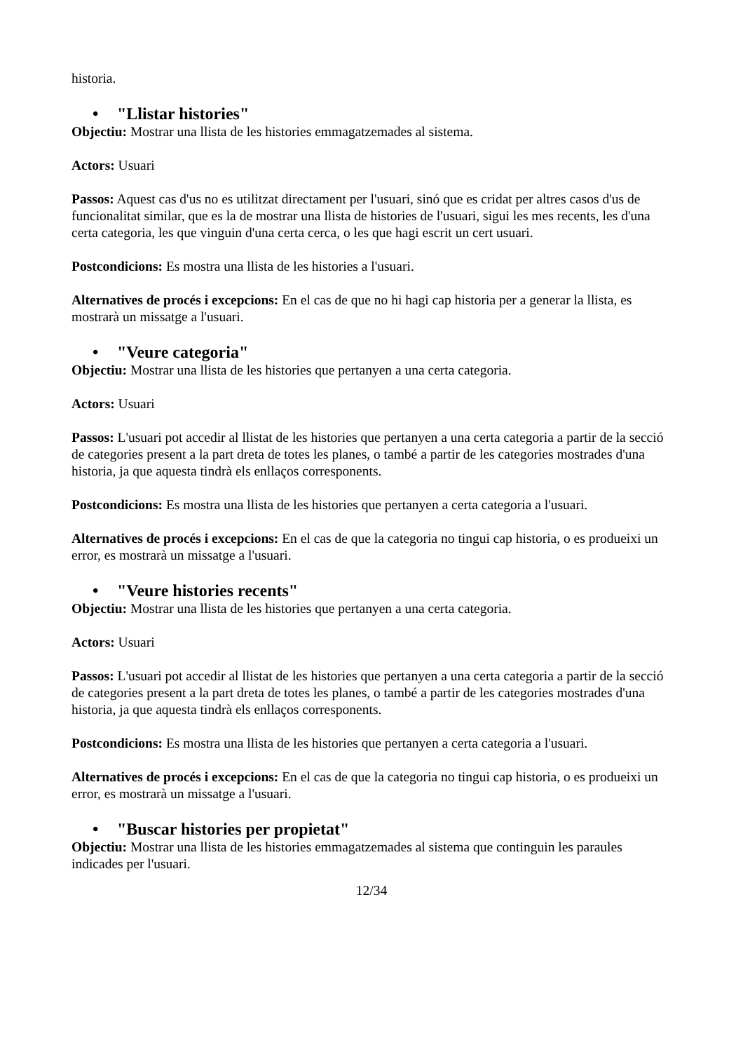historia.
• "Llistar histories"
Objectiu: Mostrar una llista de les histories emmagatzemades al sistema.
Actors: Usuari
Passos: Aquest cas d'us no es utilitzat directament per l'usuari, sinó que es cridat per altres casos d'us de funcionalitat similar, que es la de mostrar una llista de histories de l'usuari, sigui les mes recents, les d'una certa categoria, les que vinguin d'una certa cerca, o les que hagi escrit un cert usuari.
Postcondicions: Es mostra una llista de les histories a l'usuari.
Alternatives de procés i excepcions: En el cas de que no hi hagi cap historia per a generar la llista, es mostrarà un missatge a l'usuari.
• "Veure categoria"
Objectiu: Mostrar una llista de les histories que pertanyen a una certa categoria.
Actors: Usuari
Passos: L'usuari pot accedir al llistat de les histories que pertanyen a una certa categoria a partir de la secció de categories present a la part dreta de totes les planes, o també a partir de les categories mostrades d'una historia, ja que aquesta tindrà els enllaços corresponents.
Postcondicions: Es mostra una llista de les histories que pertanyen a certa categoria a l'usuari.
Alternatives de procés i excepcions: En el cas de que la categoria no tingui cap historia, o es produeixi un error, es mostrarà un missatge a l'usuari.
• "Veure histories recents"
Objectiu: Mostrar una llista de les histories que pertanyen a una certa categoria.
Actors: Usuari
Passos: L'usuari pot accedir al llistat de les histories que pertanyen a una certa categoria a partir de la secció de categories present a la part dreta de totes les planes, o també a partir de les categories mostrades d'una historia, ja que aquesta tindrà els enllaços corresponents.
Postcondicions: Es mostra una llista de les histories que pertanyen a certa categoria a l'usuari.
Alternatives de procés i excepcions: En el cas de que la categoria no tingui cap historia, o es produeixi un error, es mostrarà un missatge a l'usuari.
• "Buscar histories per propietat"
Objectiu: Mostrar una llista de les histories emmagatzemades al sistema que continguin les paraules indicades per l'usuari.
12/34